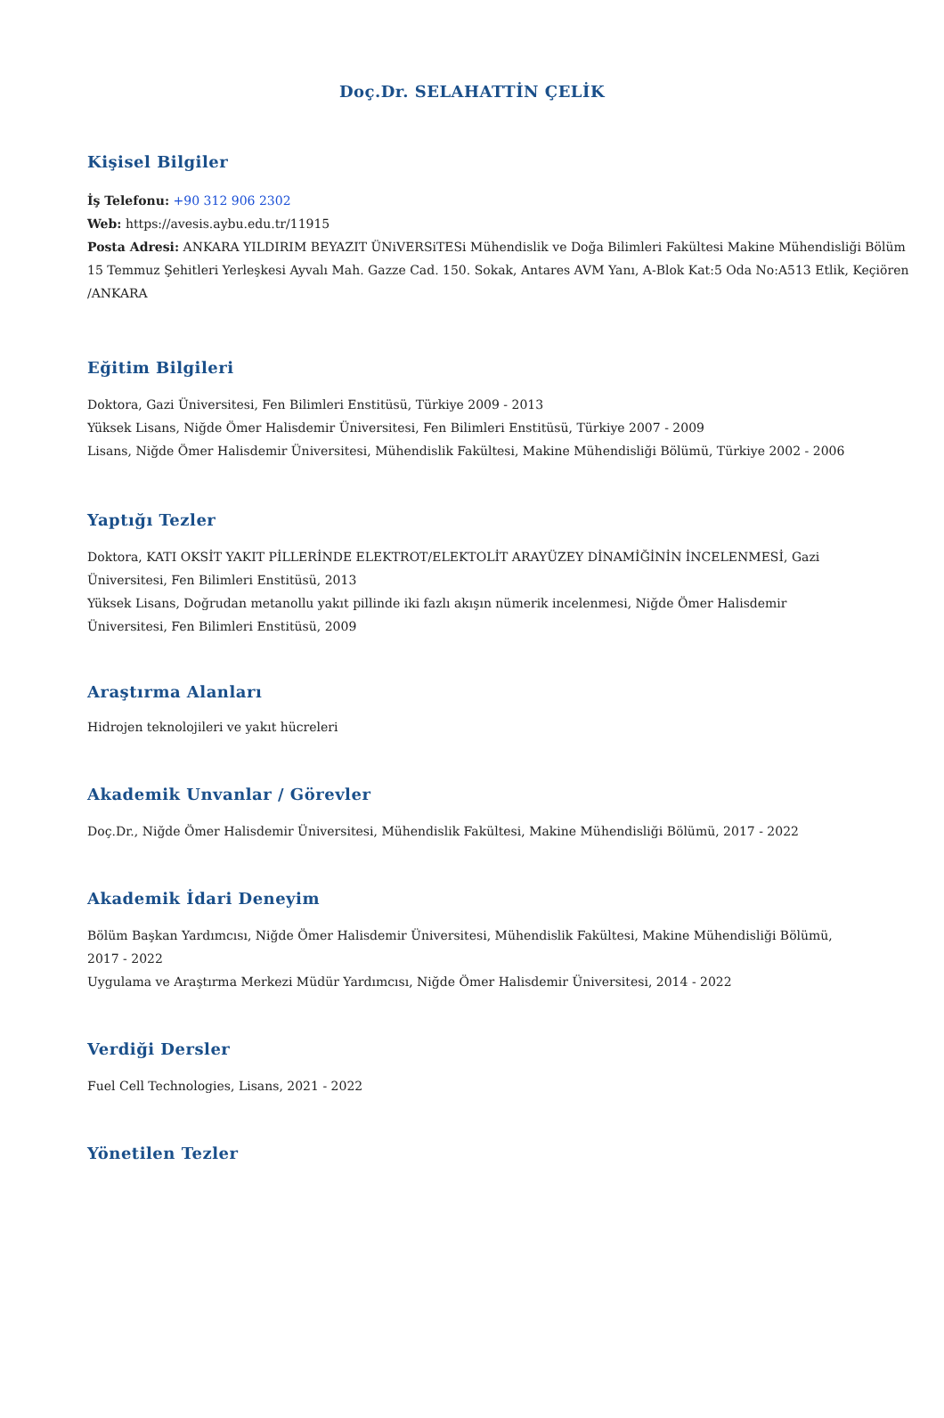Doç.Dr. SELAHATTİN ÇELİK
Kişisel Bilgiler
İş Telefonu: +90 312 906 2302
Web: https://avesis.aybu.edu.tr/11915
Posta Adresi: ANKARA YILDIRIM BEYAZIT ÜNiVERSiTESi Mühendislik ve Doğa Bilimleri Fakültesi Makine Mühendisliği Bölüm
15 Temmuz Şehitleri Yerleşkesi Ayvalı Mah. Gazze Cad. 150. Sokak, Antares AVM Yanı, A-Blok Kat:5 Oda No:A513 Etlik, Keçiören
/ANKARA
Eğitim Bilgileri
Doktora, Gazi Üniversitesi, Fen Bilimleri Enstitüsü, Türkiye 2009 - 2013
Yüksek Lisans, Niğde Ömer Halisdemir Üniversitesi, Fen Bilimleri Enstitüsü, Türkiye 2007 - 2009
Lisans, Niğde Ömer Halisdemir Üniversitesi, Mühendislik Fakültesi, Makine Mühendisliği Bölümü, Türkiye 2002 - 2006
Yaptığı Tezler
Doktora, KATI OKSİT YAKIT PİLLERİNDE ELEKTROT/ELEKTOLİT ARAYÜZEY DİNAMİĞİNİN İNCELENMESİ, Gazi
Üniversitesi, Fen Bilimleri Enstitüsü, 2013
Yüksek Lisans, Doğrudan metanollu yakıt pillinde iki fazlı akışın nümerik incelenmesi, Niğde Ömer Halisdemir
Üniversitesi, Fen Bilimleri Enstitüsü, 2009
Araştırma Alanları
Hidrojen teknolojileri ve yakıt hücreleri
Akademik Unvanlar / Görevler
Doç.Dr., Niğde Ömer Halisdemir Üniversitesi, Mühendislik Fakültesi, Makine Mühendisliği Bölümü, 2017 - 2022
Akademik İdari Deneyim
Bölüm Başkan Yardımcısı, Niğde Ömer Halisdemir Üniversitesi, Mühendislik Fakültesi, Makine Mühendisliği Bölümü,
2017 - 2022
Uygulama ve Araştırma Merkezi Müdür Yardımcısı, Niğde Ömer Halisdemir Üniversitesi, 2014 - 2022
Verdiği Dersler
Fuel Cell Technologies, Lisans, 2021 - 2022
Yönetilen Tezler